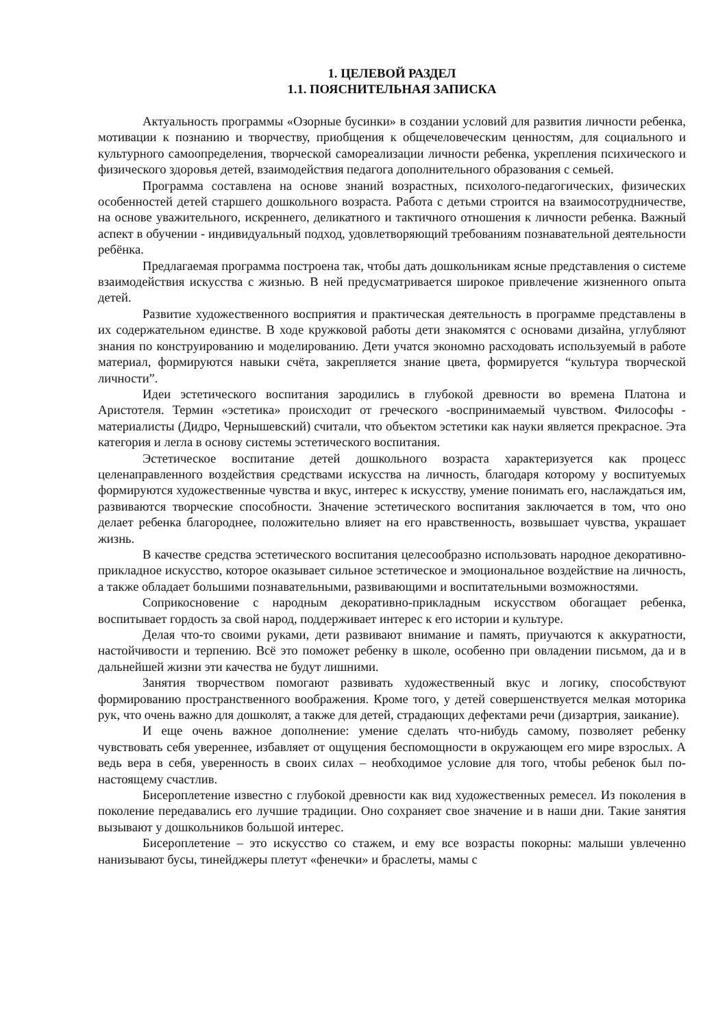1. ЦЕЛЕВОЙ РАЗДЕЛ
1.1. ПОЯСНИТЕЛЬНАЯ ЗАПИСКА
Актуальность программы «Озорные бусинки» в создании условий для развития личности ребенка, мотивации к познанию и творчеству, приобщения к общечеловеческим ценностям, для социального и культурного самоопределения, творческой самореализации личности ребенка, укрепления психического и физического здоровья детей, взаимодействия педагога дополнительного образования с семьей.
Программа составлена на основе знаний возрастных, психолого-педагогических, физических особенностей детей старшего дошкольного возраста. Работа с детьми строится на взаимосотрудничестве, на основе уважительного, искреннего, деликатного и тактичного отношения к личности ребенка. Важный аспект в обучении - индивидуальный подход, удовлетворяющий требованиям познавательной деятельности ребёнка.
Предлагаемая программа построена так, чтобы дать дошкольникам ясные представления о системе взаимодействия искусства с жизнью. В ней предусматривается широкое привлечение жизненного опыта детей.
Развитие художественного восприятия и практическая деятельность в программе представлены в их содержательном единстве. В ходе кружковой работы дети знакомятся с основами дизайна, углубляют знания по конструированию и моделированию. Дети учатся экономно расходовать используемый в работе материал, формируются навыки счёта, закрепляется знание цвета, формируется “культура творческой личности”.
Идеи эстетического воспитания зародились в глубокой древности во времена Платона и Аристотеля. Термин «эстетика» происходит от греческого -воспринимаемый чувством. Философы - материалисты (Дидро, Чернышевский) считали, что объектом эстетики как науки является прекрасное. Эта категория и легла в основу системы эстетического воспитания.
Эстетическое воспитание детей дошкольного возраста характеризуется как процесс целенаправленного воздействия средствами искусства на личность, благодаря которому у воспитуемых формируются художественные чувства и вкус, интерес к искусству, умение понимать его, наслаждаться им, развиваются творческие способности. Значение эстетического воспитания заключается в том, что оно делает ребенка благороднее, положительно влияет на его нравственность, возвышает чувства, украшает жизнь.
В качестве средства эстетического воспитания целесообразно использовать народное декоративно-прикладное искусство, которое оказывает сильное эстетическое и эмоциональное воздействие на личность, а также обладает большими познавательными, развивающими и воспитательными возможностями.
Соприкосновение с народным декоративно-прикладным искусством обогащает ребенка, воспитывает гордость за свой народ, поддерживает интерес к его истории и культуре.
Делая что-то своими руками, дети развивают внимание и память, приучаются к аккуратности, настойчивости и терпению. Всё это поможет ребенку в школе, особенно при овладении письмом, да и в дальнейшей жизни эти качества не будут лишними.
Занятия творчеством помогают развивать художественный вкус и логику, способствуют формированию пространственного воображения. Кроме того, у детей совершенствуется мелкая моторика рук, что очень важно для дошколят, а также для детей, страдающих дефектами речи (дизартрия, заикание).
И еще очень важное дополнение: умение сделать что-нибудь самому, позволяет ребенку чувствовать себя увереннее, избавляет от ощущения беспомощности в окружающем его мире взрослых. А ведь вера в себя, уверенность в своих силах – необходимое условие для того, чтобы ребенок был по-настоящему счастлив.
Бисероплетение известно с глубокой древности как вид художественных ремесел. Из поколения в поколение передавались его лучшие традиции. Оно сохраняет свое значение и в наши дни. Такие занятия вызывают у дошкольников большой интерес.
Бисероплетение – это искусство со стажем, и ему все возрасты покорны: малыши увлеченно нанизывают бусы, тинейджеры плетут «фенечки» и браслеты, мамы с